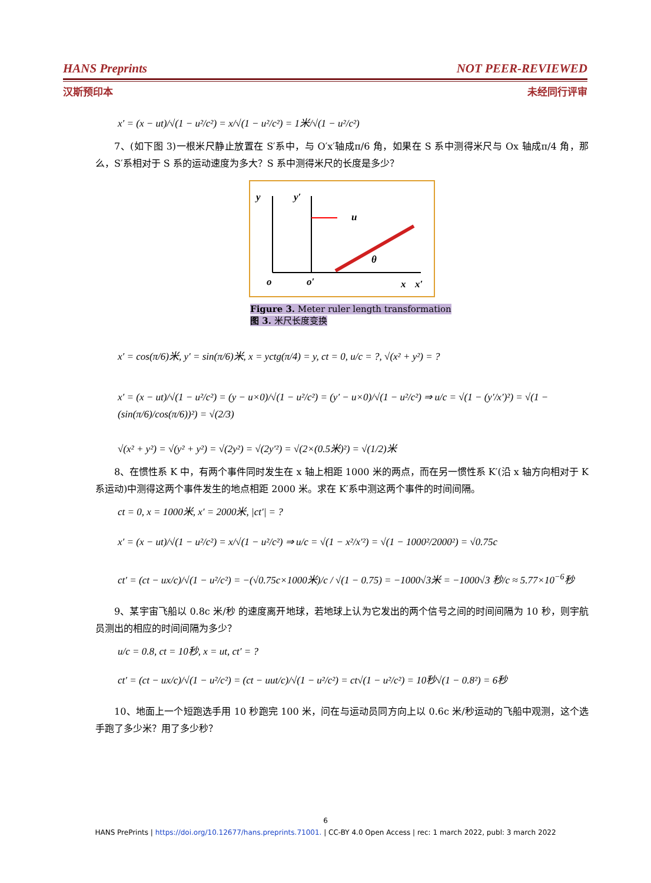HANS Preprints NOT PEER-REVIEWED
汉斯预印本 未经同行评审
x′ = (x − ut)/√(1 − u²/c²) = x/√(1 − u²/c²) = 1米/√(1 − u²/c²)
7、(如下图 3)一根米尺静止放置在 S′系中，与 O′x′轴成π/6 角，如果在 S 系中测得米尺与 Ox 轴成π/4 角，那么，S′系相对于 S 系的运动速度为多大？S 系中测得米尺的长度是多少？
y
y′
u
θ
o
o′
x
x′
Figure 3. Meter ruler length transformation
图 3. 米尺长度变换
x′ = cos(π/6)米, y′ = sin(π/6)米, x = yctg(π/4) = y, ct = 0, u/c = ?, √(x² + y²) = ?
x′ = (x − ut)/√(1 − u²/c²) = (y − u×0)/√(1 − u²/c²) = (y′ − u×0)/√(1 − u²/c²) ⇒ u/c = √(1 − (y′/x′)²) = √(1 − (sin(π/6)/cos(π/6))²) = √(2/3)
√(x² + y²) = √(y² + y²) = √(2y²) = √(2y′²) = √(2×(0.5米)²) = √(1/2)米
8、在惯性系 K 中，有两个事件同时发生在 x 轴上相距 1000 米的两点，而在另一惯性系 K′(沿 x 轴方向相对于 K 系运动)中测得这两个事件发生的地点相距 2000 米。求在 K′系中测这两个事件的时间间隔。
ct = 0, x = 1000米, x′ = 2000米, |ct′| = ?
x′ = (x − ut)/√(1 − u²/c²) = x/√(1 − u²/c²) ⇒ u/c = √(1 − x²/x′²) = √(1 − 1000²/2000²) = √0.75c
ct′ = (ct − ux/c)/√(1 − u²/c²) = −(√0.75c×1000米)/c / √(1 − 0.75) = −1000√3米 = −1000√3 秒/c ≈ 5.77×10<sup>−6</sup>秒
9、某宇宙飞船以 0.8c 米/秒 的速度离开地球，若地球上认为它发出的两个信号之间的时间间隔为 10 秒，则宇航员测出的相应的时间间隔为多少？
u/c = 0.8, ct = 10秒, x = ut, ct′ = ?
ct′ = (ct − ux/c)/√(1 − u²/c²) = (ct − uut/c)/√(1 − u²/c²) = ct√(1 − u²/c²) = 10秒√(1 − 0.8²) = 6秒
10、地面上一个短跑选手用 10 秒跑完 100 米，问在与运动员同方向上以 0.6c 米/秒运动的飞船中观测，这个选手跑了多少米？用了多少秒？
6
HANS PrePrints | https://doi.org/10.12677/hans.preprints.71001. | CC-BY 4.0 Open Access | rec: 1 march 2022, publ: 3 march 2022